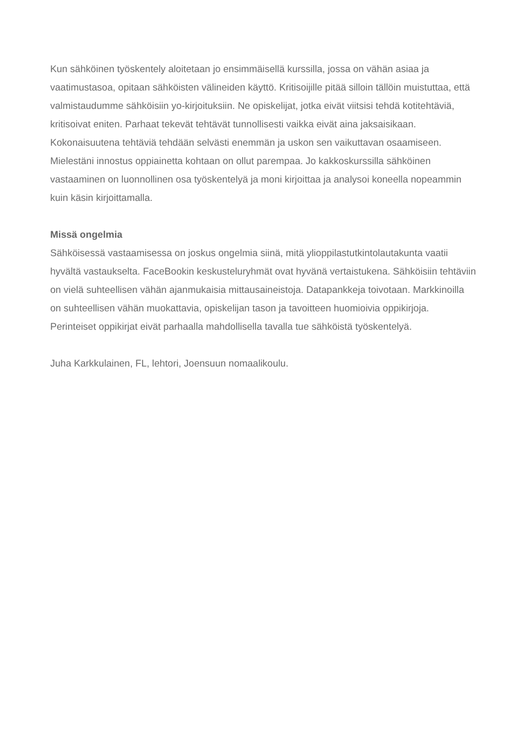Kun sähköinen työskentely aloitetaan jo ensimmäisellä kurssilla, jossa on vähän asiaa ja vaatimustasoa, opitaan sähköisten välineiden käyttö. Kritisoijille pitää silloin tällöin muistuttaa, että valmistaudumme sähköisiin yo-kirjoituksiin. Ne opiskelijat, jotka eivät viitsisi tehdä kotitehtäviä, kritisoivat eniten. Parhaat tekevät tehtävät tunnollisesti vaikka eivät aina jaksaisikaan. Kokonaisuutena tehtäviä tehdään selvästi enemmän ja uskon sen vaikuttavan osaamiseen. Mielestäni innostus oppiainetta kohtaan on ollut parempaa. Jo kakkoskurssilla sähköinen vastaaminen on luonnollinen osa työskentelyä ja moni kirjoittaa ja analysoi koneella nopeammin kuin käsin kirjoittamalla.
Missä ongelmia
Sähköisessä vastaamisessa on joskus ongelmia siinä, mitä ylioppilastutkintolautakunta vaatii hyvältä vastaukselta. FaceBookin keskusteluryhmät ovat hyvänä vertaistukena. Sähköisiin tehtäviin on vielä suhteellisen vähän ajanmukaisia mittausaineistoja. Datapankkeja toivotaan. Markkinoilla on suhteellisen vähän muokattavia, opiskelijan tason ja tavoitteen huomioivia oppikirjoja. Perinteiset oppikirjat eivät parhaalla mahdollisella tavalla tue sähköistä työskentelyä.
Juha Karkkulainen, FL, lehtori, Joensuun nomaalikoulu.